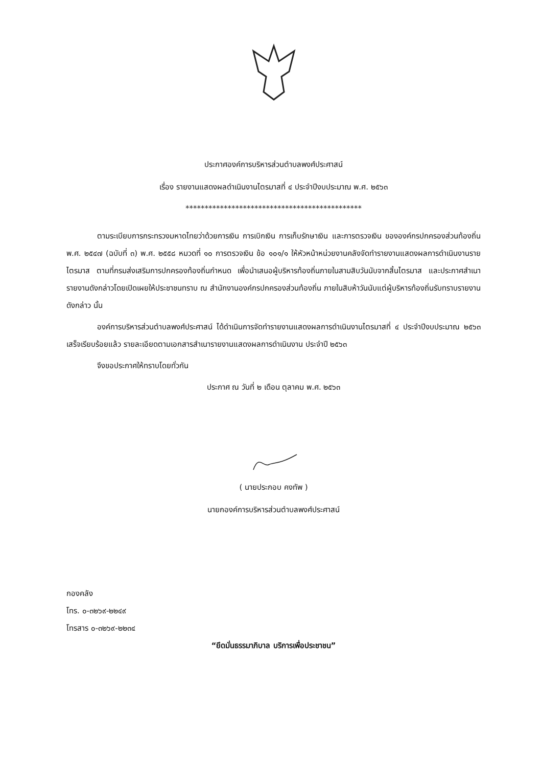ประกาศองค์การบริหารส่วนตำบลพงศ์ประศาสน์
เรื่อง รายงานแสดงผลดำเนินงานไตรมาสที่ ๔ ประจำปีงบประมาณ พ.ศ. ๒๕๖๓
**********************************************
ตามระเบียบการกระทรวงมหาดไทยว่าด้วยการเงิน การเบิกเงิน การเก็บรักษาเงิน และการตรวจเงิน ขององค์กรปกครองส่วนท้องถิ่น พ.ศ. ๒๕๔๗ (ฉบับที่ ๓) พ.ศ. ๒๕๕๘ หมวดที่ ๑๐ การตรวจเงิน ข้อ ๑๐๑/๑ ให้หัวหน้าหน่วยงานคลังจัดทำรายงานแสดงผลการดำเนินงานรายไตรมาส ตามที่กรมส่งเสริมการปกครองท้องถิ่นกำหนด เพื่อนำเสนอผู้บริหารท้องถิ่นภายในสามสิบวันนับจากสิ้นไตรมาส และประกาศสำเนารายงานดังกล่าวโดยเปิดเผยให้ประชาชนทราบ ณ สำนักงานองค์กรปกครองส่วนท้องถิ่น ภายในสิบห้าวันนับแต่ผู้บริหารท้องถิ่นรับทราบรายงานดังกล่าว นั้น
องค์การบริหารส่วนตำบลพงศ์ประศาสน์ ได้ดำเนินการจัดทำรายงานแสดงผลการดำเนินงานไตรมาสที่ ๔ ประจำปีงบประมาณ ๒๕๖๓ เสร็จเรียบร้อยแล้ว รายละเอียดตามเอกสารสำเนารายงานแสดงผลการดำเนินงาน ประจำปี ๒๕๖๓
จึงขอประกาศให้ทราบโดยทั่วกัน
ประกาศ ณ วันที่ ๒ เดือน ตุลาคม พ.ศ. ๒๕๖๓
( นายประกอบ คงทัพ )
นายกองค์การบริหารส่วนตำบลพงศ์ประศาสน์
กองคลัง
โทร. ๐-๓๒๖๙-๒๒๔๙
โทรสาร ๐-๓๒๖๙-๒๒๓๔
“ยึดมั่นธรรมาภิบาล บริการเพื่อประชาชน”